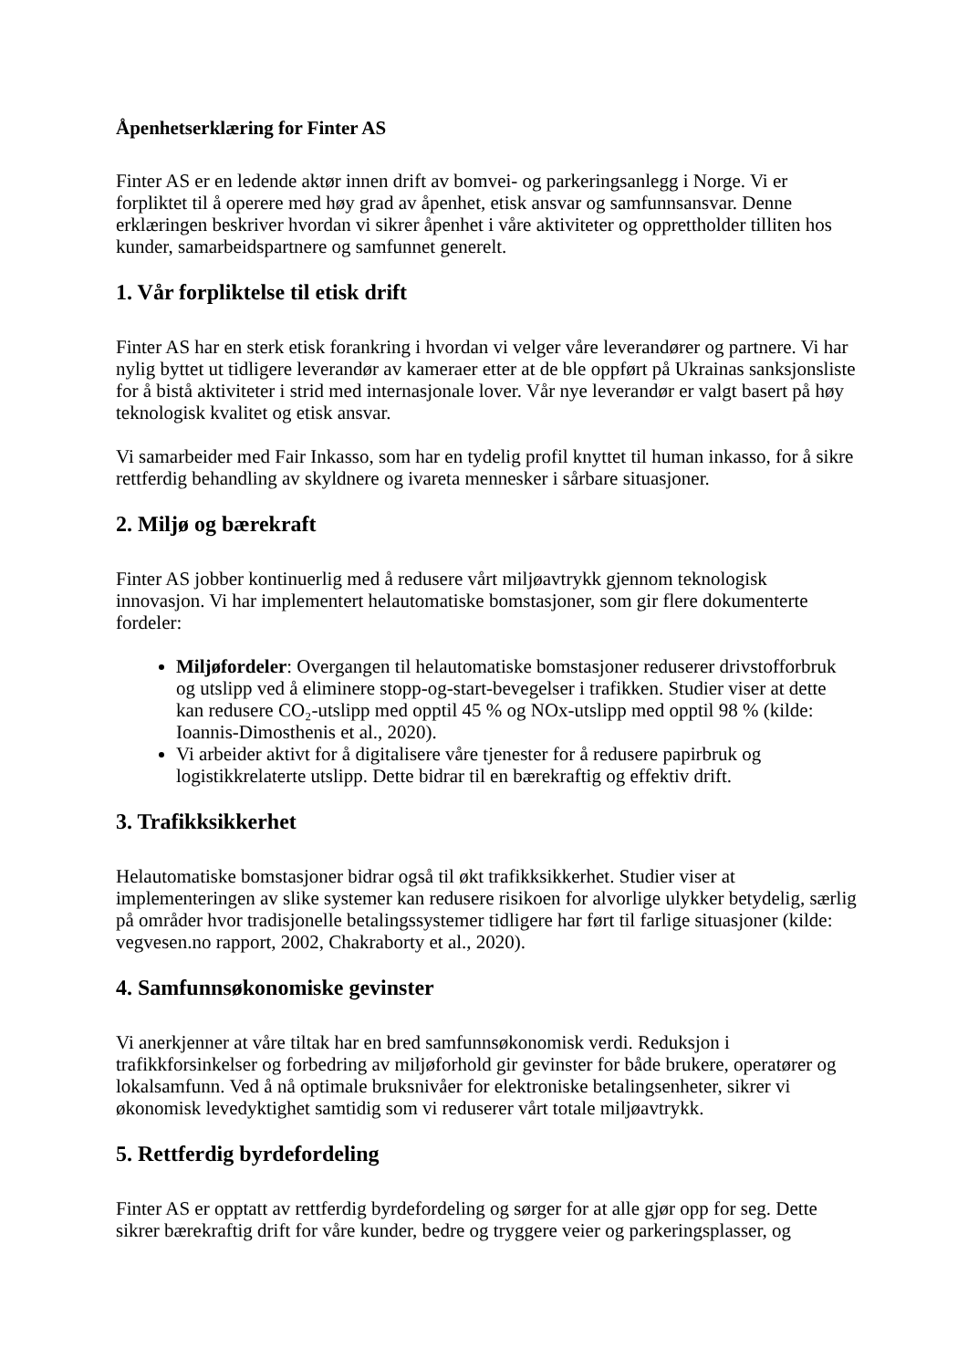Åpenhetserklæring for Finter AS
Finter AS er en ledende aktør innen drift av bomvei- og parkeringsanlegg i Norge. Vi er forpliktet til å operere med høy grad av åpenhet, etisk ansvar og samfunnsansvar. Denne erklæringen beskriver hvordan vi sikrer åpenhet i våre aktiviteter og opprettholder tilliten hos kunder, samarbeidspartnere og samfunnet generelt.
1. Vår forpliktelse til etisk drift
Finter AS har en sterk etisk forankring i hvordan vi velger våre leverandører og partnere. Vi har nylig byttet ut tidligere leverandør av kameraer etter at de ble oppført på Ukrainas sanksjonsliste for å bistå aktiviteter i strid med internasjonale lover. Vår nye leverandør er valgt basert på høy teknologisk kvalitet og etisk ansvar.
Vi samarbeider med Fair Inkasso, som har en tydelig profil knyttet til human inkasso, for å sikre rettferdig behandling av skyldnere og ivareta mennesker i sårbare situasjoner.
2. Miljø og bærekraft
Finter AS jobber kontinuerlig med å redusere vårt miljøavtrykk gjennom teknologisk innovasjon. Vi har implementert helautomatiske bomstasjoner, som gir flere dokumenterte fordeler:
Miljøfordeler: Overgangen til helautomatiske bomstasjoner reduserer drivstofforbruk og utslipp ved å eliminere stopp-og-start-bevegelser i trafikken. Studier viser at dette kan redusere CO₂-utslipp med opptil 45 % og NOx-utslipp med opptil 98 % (kilde: Ioannis-Dimosthenis et al., 2020).
Vi arbeider aktivt for å digitalisere våre tjenester for å redusere papirbruk og logistikkrelaterte utslipp. Dette bidrar til en bærekraftig og effektiv drift.
3. Trafikksikkerhet
Helautomatiske bomstasjoner bidrar også til økt trafikksikkerhet. Studier viser at implementeringen av slike systemer kan redusere risikoen for alvorlige ulykker betydelig, særlig på områder hvor tradisjonelle betalingssystemer tidligere har ført til farlige situasjoner (kilde: vegvesen.no rapport, 2002, Chakraborty et al., 2020).
4. Samfunnsøkonomiske gevinster
Vi anerkjenner at våre tiltak har en bred samfunnsøkonomisk verdi. Reduksjon i trafikkforsinkelser og forbedring av miljøforhold gir gevinster for både brukere, operatører og lokalsamfunn. Ved å nå optimale bruksnivåer for elektroniske betalingsenheter, sikrer vi økonomisk levedyktighet samtidig som vi reduserer vårt totale miljøavtrykk.
5. Rettferdig byrdefordeling
Finter AS er opptatt av rettferdig byrdefordeling og sørger for at alle gjør opp for seg. Dette sikrer bærekraftig drift for våre kunder, bedre og tryggere veier og parkeringsplasser, og